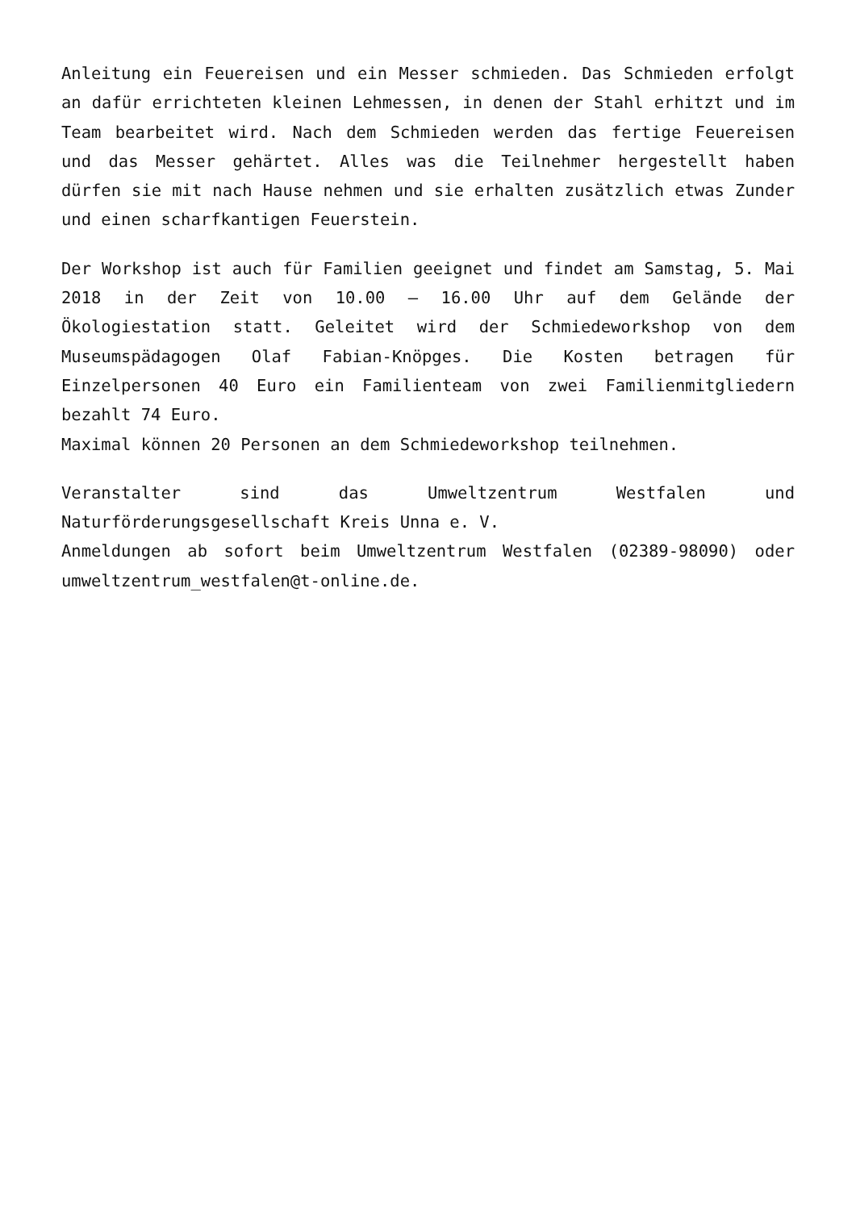Anleitung ein Feuereisen und ein Messer schmieden. Das Schmieden erfolgt an dafür errichteten kleinen Lehmessen, in denen der Stahl erhitzt und im Team bearbeitet wird. Nach dem Schmieden werden das fertige Feuereisen und das Messer gehärtet. Alles was die Teilnehmer hergestellt haben dürfen sie mit nach Hause nehmen und sie erhalten zusätzlich etwas Zunder und einen scharfkantigen Feuerstein.
Der Workshop ist auch für Familien geeignet und findet am Samstag, 5. Mai 2018 in der Zeit von 10.00 – 16.00 Uhr auf dem Gelände der Ökologiestation statt. Geleitet wird der Schmiedeworkshop von dem Museumspädagogen Olaf Fabian-Knöpges. Die Kosten betragen für Einzelpersonen 40 Euro ein Familienteam von zwei Familienmitgliedern bezahlt 74 Euro.
Maximal können 20 Personen an dem Schmiedeworkshop teilnehmen.
Veranstalter sind das Umweltzentrum Westfalen und Naturförderungsgesellschaft Kreis Unna e. V.
Anmeldungen ab sofort beim Umweltzentrum Westfalen (02389-98090) oder umweltzentrum_westfalen@t-online.de.